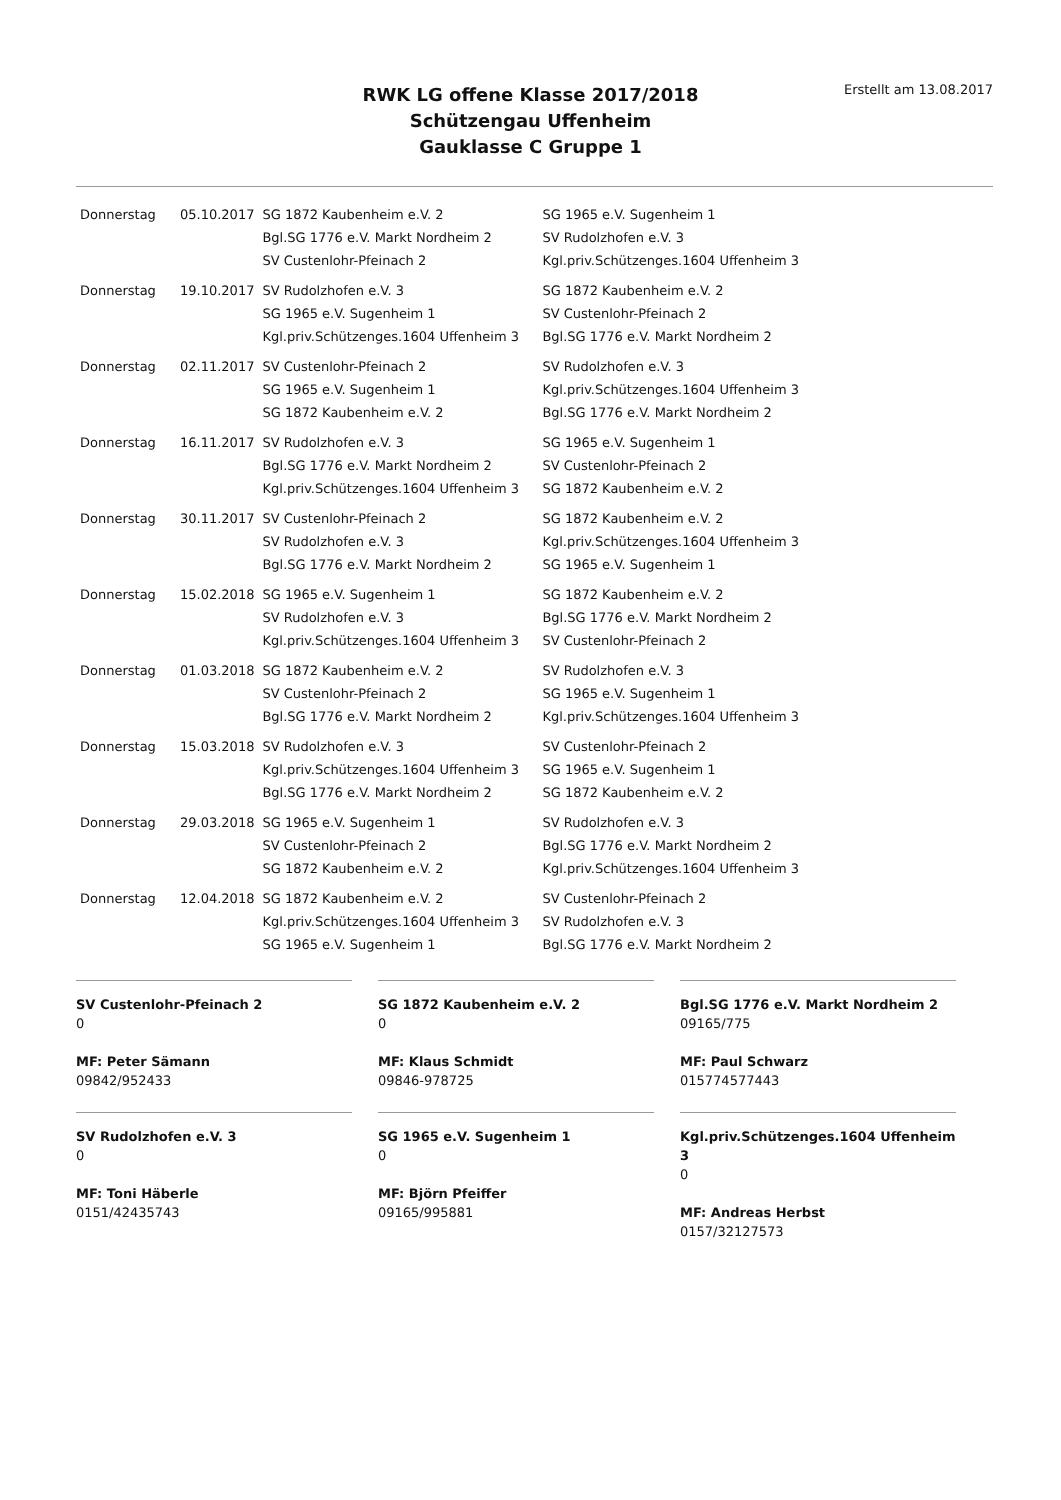RWK LG offene Klasse 2017/2018
Schützengau Uffenheim
Gauklasse C Gruppe 1
Erstellt am 13.08.2017
| Donnerstag | 05.10.2017 | SG 1872 Kaubenheim e.V. 2 | SG 1965 e.V. Sugenheim 1 |
| | | Bgl.SG 1776 e.V. Markt Nordheim 2 | SV Rudolzhofen e.V. 3 |
| | | SV Custenlohr-Pfeinach 2 | Kgl.priv.Schützenges.1604 Uffenheim 3 |
| Donnerstag | 19.10.2017 | SV Rudolzhofen e.V. 3 | SG 1872 Kaubenheim e.V. 2 |
| | | SG 1965 e.V. Sugenheim 1 | SV Custenlohr-Pfeinach 2 |
| | | Kgl.priv.Schützenges.1604 Uffenheim 3 | Bgl.SG 1776 e.V. Markt Nordheim 2 |
| Donnerstag | 02.11.2017 | SV Custenlohr-Pfeinach 2 | SV Rudolzhofen e.V. 3 |
| | | SG 1965 e.V. Sugenheim 1 | Kgl.priv.Schützenges.1604 Uffenheim 3 |
| | | SG 1872 Kaubenheim e.V. 2 | Bgl.SG 1776 e.V. Markt Nordheim 2 |
| Donnerstag | 16.11.2017 | SV Rudolzhofen e.V. 3 | SG 1965 e.V. Sugenheim 1 |
| | | Bgl.SG 1776 e.V. Markt Nordheim 2 | SV Custenlohr-Pfeinach 2 |
| | | Kgl.priv.Schützenges.1604 Uffenheim 3 | SG 1872 Kaubenheim e.V. 2 |
| Donnerstag | 30.11.2017 | SV Custenlohr-Pfeinach 2 | SG 1872 Kaubenheim e.V. 2 |
| | | SV Rudolzhofen e.V. 3 | Kgl.priv.Schützenges.1604 Uffenheim 3 |
| | | Bgl.SG 1776 e.V. Markt Nordheim 2 | SG 1965 e.V. Sugenheim 1 |
| Donnerstag | 15.02.2018 | SG 1965 e.V. Sugenheim 1 | SG 1872 Kaubenheim e.V. 2 |
| | | SV Rudolzhofen e.V. 3 | Bgl.SG 1776 e.V. Markt Nordheim 2 |
| | | Kgl.priv.Schützenges.1604 Uffenheim 3 | SV Custenlohr-Pfeinach 2 |
| Donnerstag | 01.03.2018 | SG 1872 Kaubenheim e.V. 2 | SV Rudolzhofen e.V. 3 |
| | | SV Custenlohr-Pfeinach 2 | SG 1965 e.V. Sugenheim 1 |
| | | Bgl.SG 1776 e.V. Markt Nordheim 2 | Kgl.priv.Schützenges.1604 Uffenheim 3 |
| Donnerstag | 15.03.2018 | SV Rudolzhofen e.V. 3 | SV Custenlohr-Pfeinach 2 |
| | | Kgl.priv.Schützenges.1604 Uffenheim 3 | SG 1965 e.V. Sugenheim 1 |
| | | Bgl.SG 1776 e.V. Markt Nordheim 2 | SG 1872 Kaubenheim e.V. 2 |
| Donnerstag | 29.03.2018 | SG 1965 e.V. Sugenheim 1 | SV Rudolzhofen e.V. 3 |
| | | SV Custenlohr-Pfeinach 2 | Bgl.SG 1776 e.V. Markt Nordheim 2 |
| | | SG 1872 Kaubenheim e.V. 2 | Kgl.priv.Schützenges.1604 Uffenheim 3 |
| Donnerstag | 12.04.2018 | SG 1872 Kaubenheim e.V. 2 | SV Custenlohr-Pfeinach 2 |
| | | Kgl.priv.Schützenges.1604 Uffenheim 3 | SV Rudolzhofen e.V. 3 |
| | | SG 1965 e.V. Sugenheim 1 | Bgl.SG 1776 e.V. Markt Nordheim 2 |
SV Custenlohr-Pfeinach 2
0
MF: Peter Sämann
09842/952433
SG 1872 Kaubenheim e.V. 2
0
MF: Klaus Schmidt
09846-978725
Bgl.SG 1776 e.V. Markt Nordheim 2
09165/775
MF: Paul Schwarz
015774577443
SV Rudolzhofen e.V. 3
0
MF: Toni Häberle
0151/42435743
SG 1965 e.V. Sugenheim 1
0
MF: Björn Pfeiffer
09165/995881
Kgl.priv.Schützenges.1604 Uffenheim 3
0
MF: Andreas Herbst
0157/32127573